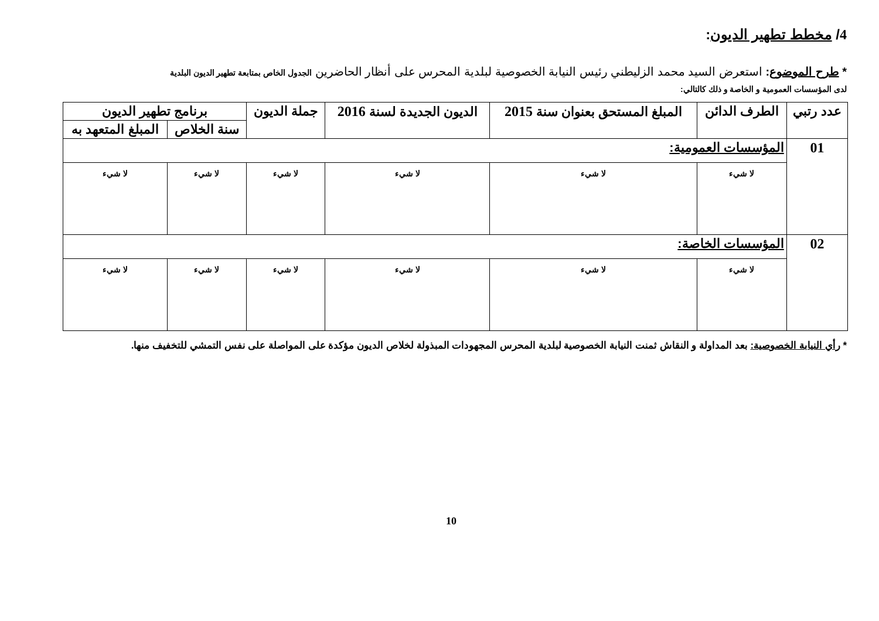4/ مخطط تطهير الديون:
* طرح الموضوع: استعرض السيد محمد الزليطني رئيس النيابة الخصوصية لبلدية المحرس على أنظار الحاضرين الجدول الخاص بمتابعة تطهير الديون البلدية
لدى المؤسسات العمومية و الخاصة و ذلك كالتالي:
| عدد رتبي | الطرف الدائن | المبلغ المستحق بعنوان سنة 2015 | الديون الجديدة لسنة 2016 | جملة الديون | برنامج تطهير الديون | |
| --- | --- | --- | --- | --- | --- | --- |
| | | | | | سنة الخلاص | المبلغ المتعهد به |
| 01 | المؤسسات العمومية: | | | | | |
| | لا شيء | لا شيء | لا شيء | لا شيء | لا شيء | لا شيء |
| 02 | المؤسسات الخاصة: | | | | | |
| | لا شيء | لا شيء | لا شيء | لا شيء | لا شيء | لا شيء |
* رأي النيابة الخصوصية: بعد المداولة و النقاش ثمنت النيابة الخصوصية لبلدية المحرس المجهودات المبذولة لخلاص الديون مؤكدة على المواصلة على نفس التمشي للتخفيف منها.
10